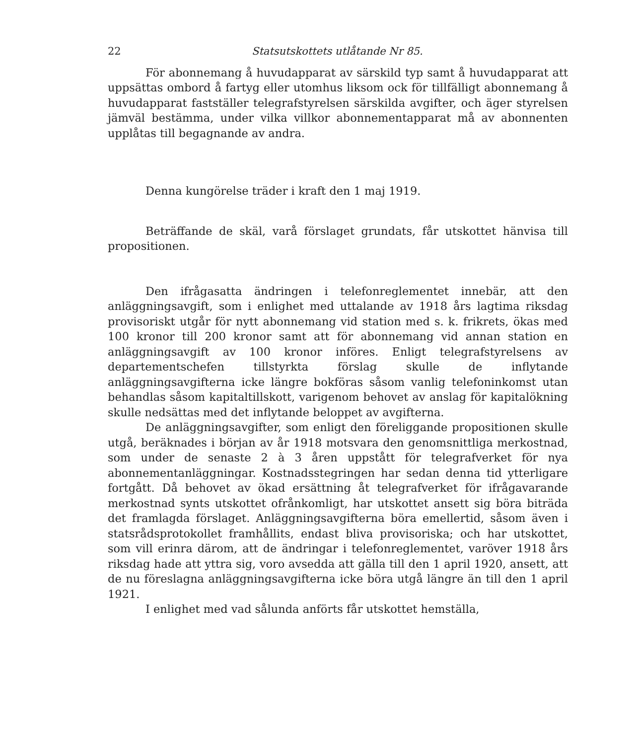22 Statsutskottets utlåtande Nr 85.
För abonnemang å huvudapparat av särskild typ samt å huvudapparat att uppsättas ombord å fartyg eller utomhus liksom ock för tillfälligt abonnemang å huvudapparat fastställer telegrafstyrelsen särskilda avgifter, och äger styrelsen jämväl bestämma, under vilka villkor abonnementapparat må av abonnenten upplåtas till begagnande av andra.
Denna kungörelse träder i kraft den 1 maj 1919.
Beträffande de skäl, varå förslaget grundats, får utskottet hänvisa till propositionen.
Den ifrågasatta ändringen i telefonreglementet innebär, att den anläggningsavgift, som i enlighet med uttalande av 1918 års lagtima riksdag provisoriskt utgår för nytt abonnemang vid station med s. k. frikrets, ökas med 100 kronor till 200 kronor samt att för abonnemang vid annan station en anläggningsavgift av 100 kronor införes. Enligt telegrafstyrelsens av departementschefen tillstyrkta förslag skulle de inflytande anläggningsavgifterna icke längre bokföras såsom vanlig telefoninkomst utan behandlas såsom kapitaltillskott, varigenom behovet av anslag för kapitalökning skulle nedsättas med det inflytande beloppet av avgifterna.
De anläggningsavgifter, som enligt den föreliggande propositionen skulle utgå, beräknades i början av år 1918 motsvara den genomsnittliga merkostnad, som under de senaste 2 à 3 åren uppstått för telegrafverket för nya abonnementanläggningar. Kostnadsstegringen har sedan denna tid ytterligare fortgått. Då behovet av ökad ersättning åt telegrafverket för ifrågavarande merkostnad synts utskottet ofrånkomligt, har utskottet ansett sig böra biträda det framlagda förslaget. Anläggningsavgifterna böra emellertid, såsom även i statsrådsprotokollet framhållits, endast bliva provisoriska; och har utskottet, som vill erinra därom, att de ändringar i telefonreglementet, varöver 1918 års riksdag hade att yttra sig, voro avsedda att gälla till den 1 april 1920, ansett, att de nu föreslagna anläggningsavgifterna icke böra utgå längre än till den 1 april 1921.
I enlighet med vad sålunda anförts får utskottet hemställa,